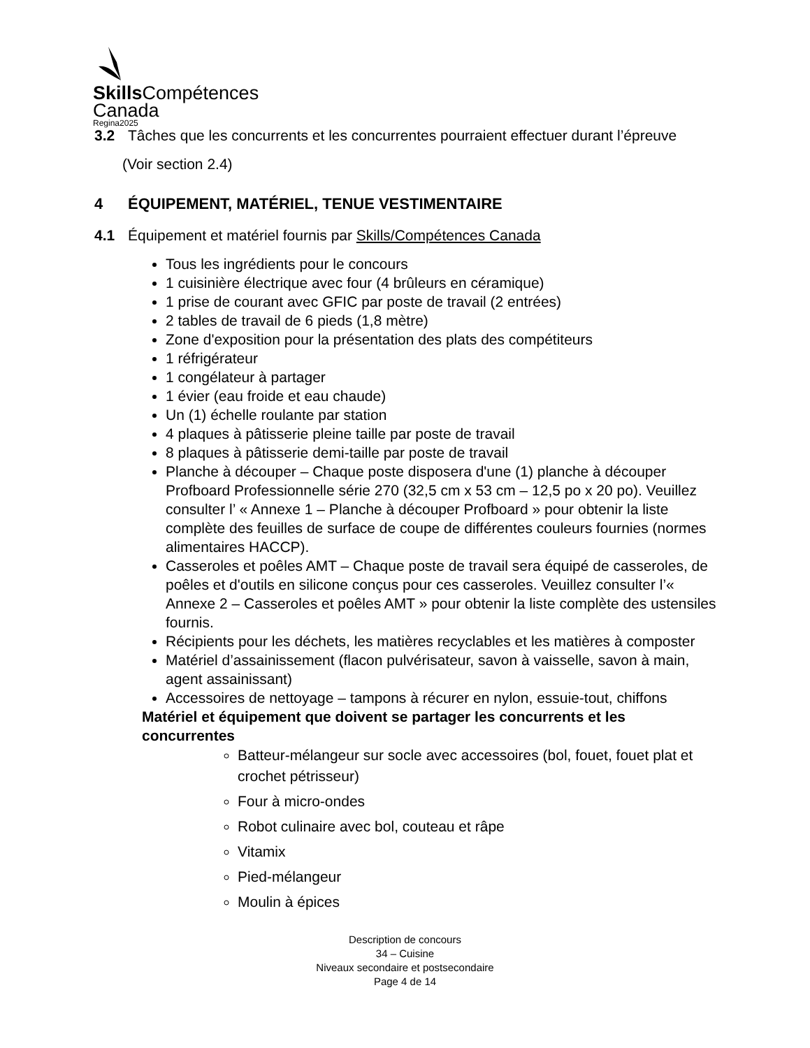Skills Compétences
Canada
Regina2025
3.2 Tâches que les concurrents et les concurrentes pourraient effectuer durant l’épreuve
(Voir section 2.4)
4 ÉQUIPEMENT, MATÉRIEL, TENUE VESTIMENTAIRE
4.1 Équipement et matériel fournis par Skills/Compétences Canada
Tous les ingrédients pour le concours
1 cuisinière électrique avec four (4 brûleurs en céramique)
1 prise de courant avec GFIC par poste de travail (2 entrées)
2 tables de travail de 6 pieds (1,8 mètre)
Zone d'exposition pour la présentation des plats des compétiteurs
1 réfrigérateur
1 congélateur à partager
1 évier (eau froide et eau chaude)
Un (1) échelle roulante par station
4 plaques à pâtisserie pleine taille par poste de travail
8 plaques à pâtisserie demi-taille par poste de travail
Planche à découper – Chaque poste disposera d'une (1) planche à découper Profboard Professionnelle série 270 (32,5 cm x 53 cm – 12,5 po x 20 po). Veuillez consulter l’ « Annexe 1 – Planche à découper Profboard » pour obtenir la liste complète des feuilles de surface de coupe de différentes couleurs fournies (normes alimentaires HACCP).
Casseroles et poêles AMT – Chaque poste de travail sera équipé de casseroles, de poêles et d'outils en silicone conçus pour ces casseroles. Veuillez consulter l’« Annexe 2 – Casseroles et poêles AMT » pour obtenir la liste complète des ustensiles fournis.
Récipients pour les déchets, les matières recyclables et les matières à composter
Matériel d’assainissement (flacon pulvérisateur, savon à vaisselle, savon à main, agent assainissant)
Accessoires de nettoyage – tampons à récurer en nylon, essuie-tout, chiffons
Matériel et équipement que doivent se partager les concurrents et les concurrentes
Batteur-mélangeur sur socle avec accessoires (bol, fouet, fouet plat et crochet pétrisseur)
Four à micro-ondes
Robot culinaire avec bol, couteau et râpe
Vitamix
Pied-mélangeur
Moulin à épices
Description de concours
34 – Cuisine
Niveaux secondaire et postsecondaire
Page 4 de 14